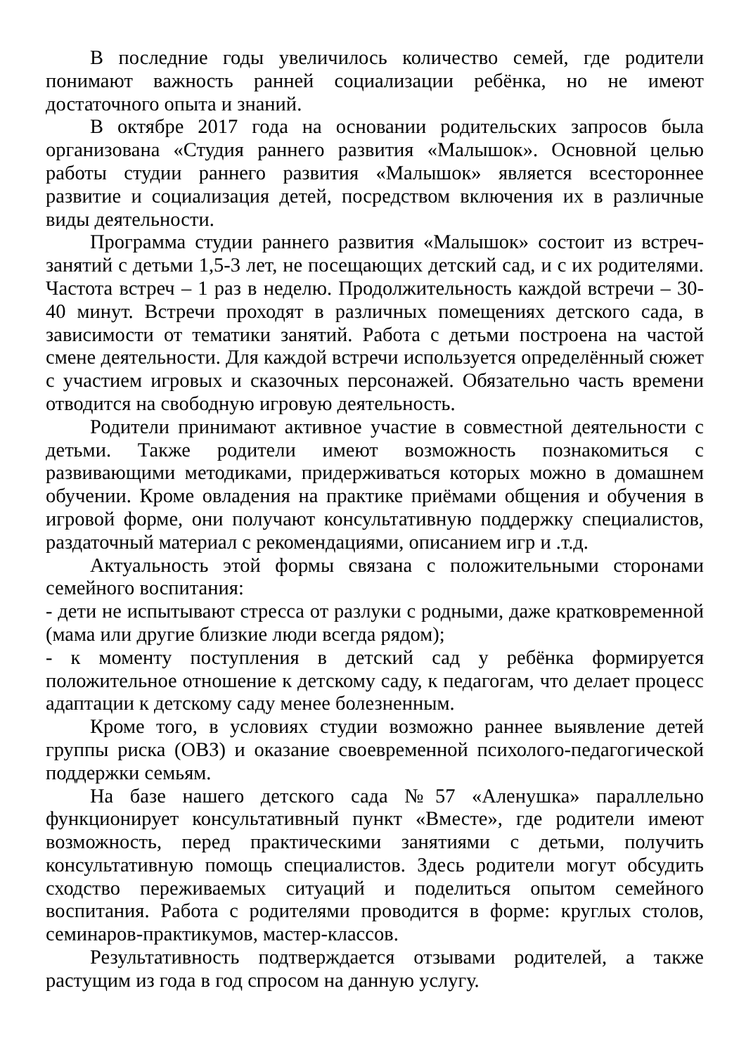В последние годы увеличилось количество семей, где родители понимают важность ранней социализации ребёнка, но не имеют достаточного опыта и знаний.
В октябре 2017 года на основании родительских запросов была организована «Студия раннего развития «Малышок». Основной целью работы студии раннего развития «Малышок» является всестороннее развитие и социализация детей, посредством включения их в различные виды деятельности.
Программа студии раннего развития «Малышок» состоит из встреч-занятий с детьми 1,5-3 лет, не посещающих детский сад, и с их родителями. Частота встреч – 1 раз в неделю. Продолжительность каждой встречи – 30-40 минут. Встречи проходят в различных помещениях детского сада, в зависимости от тематики занятий. Работа с детьми построена на частой смене деятельности. Для каждой встречи используется определённый сюжет с участием игровых и сказочных персонажей. Обязательно часть времени отводится на свободную игровую деятельность.
Родители принимают активное участие в совместной деятельности с детьми. Также родители имеют возможность познакомиться с развивающими методиками, придерживаться которых можно в домашнем обучении. Кроме овладения на практике приёмами общения и обучения в игровой форме, они получают консультативную поддержку специалистов, раздаточный материал с рекомендациями, описанием игр и .т.д.
Актуальность этой формы связана с положительными сторонами семейного воспитания:
- дети не испытывают стресса от разлуки с родными, даже кратковременной (мама или другие близкие люди всегда рядом);
- к моменту поступления в детский сад у ребёнка формируется положительное отношение к детскому саду, к педагогам, что делает процесс адаптации к детскому саду менее болезненным.
Кроме того, в условиях студии возможно раннее выявление детей группы риска (ОВЗ) и оказание своевременной психолого-педагогической поддержки семьям.
На базе нашего детского сада №57 «Аленушка» параллельно функционирует консультативный пункт «Вместе», где родители имеют возможность, перед практическими занятиями с детьми, получить консультативную помощь специалистов. Здесь родители могут обсудить сходство переживаемых ситуаций и поделиться опытом семейного воспитания. Работа с родителями проводится в форме: круглых столов, семинаров-практикумов, мастер-классов.
Результативность подтверждается отзывами родителей, а также растущим из года в год спросом на данную услугу.